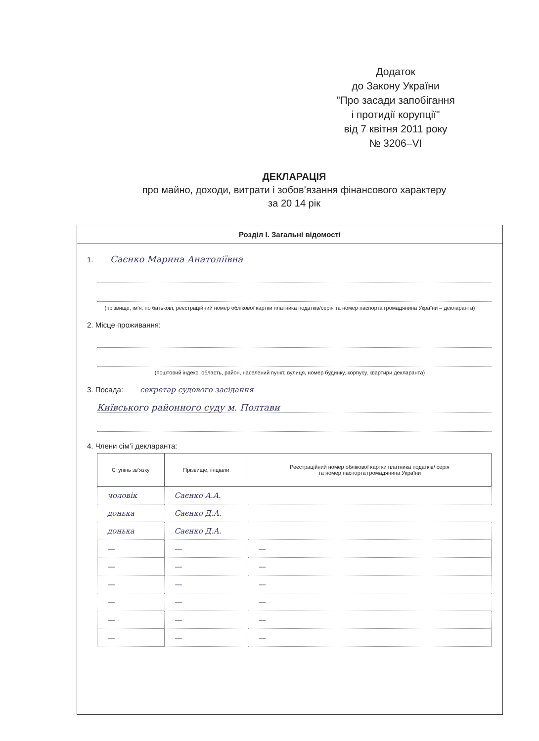Додаток
до Закону України
"Про засади запобігання
і протидії корупції"
від 7 квітня 2011 року
№ 3206–VI
ДЕКЛАРАЦІЯ
про майно, доходи, витрати і зобов’язання фінансового характеру
за 20 14 рік
Розділ І. Загальні відомості
1. Саєнко Марина Анатоліївна
(прізвище, ім’я, по батькові, реєстраційний номер облікової картки платника податків/серія та номер паспорта громадянина України – декларанта)
2. Місце проживання:
(поштовий індекс, область, район, населений пункт, вулиця, номер будинку, корпусу, квартири декларанта)
3. Посада: секретар судового засідання
Київського районного суду м. Полтави
4. Члени сім’ї декларанта:
| Ступінь зв’язку | Прізвище, ініціали | Реєстраційний номер облікової картки платника податків/ серія та номер паспорта громадянина України |
| --- | --- | --- |
| чоловік | Саєнко А.А. | |
| донька | Саєнко Д.А. | |
| донька | Саєнко Д.А. | |
| — | — | — |
| — | — | — |
| — | — | — |
| — | — | — |
| — | — | — |
| — | — | — |